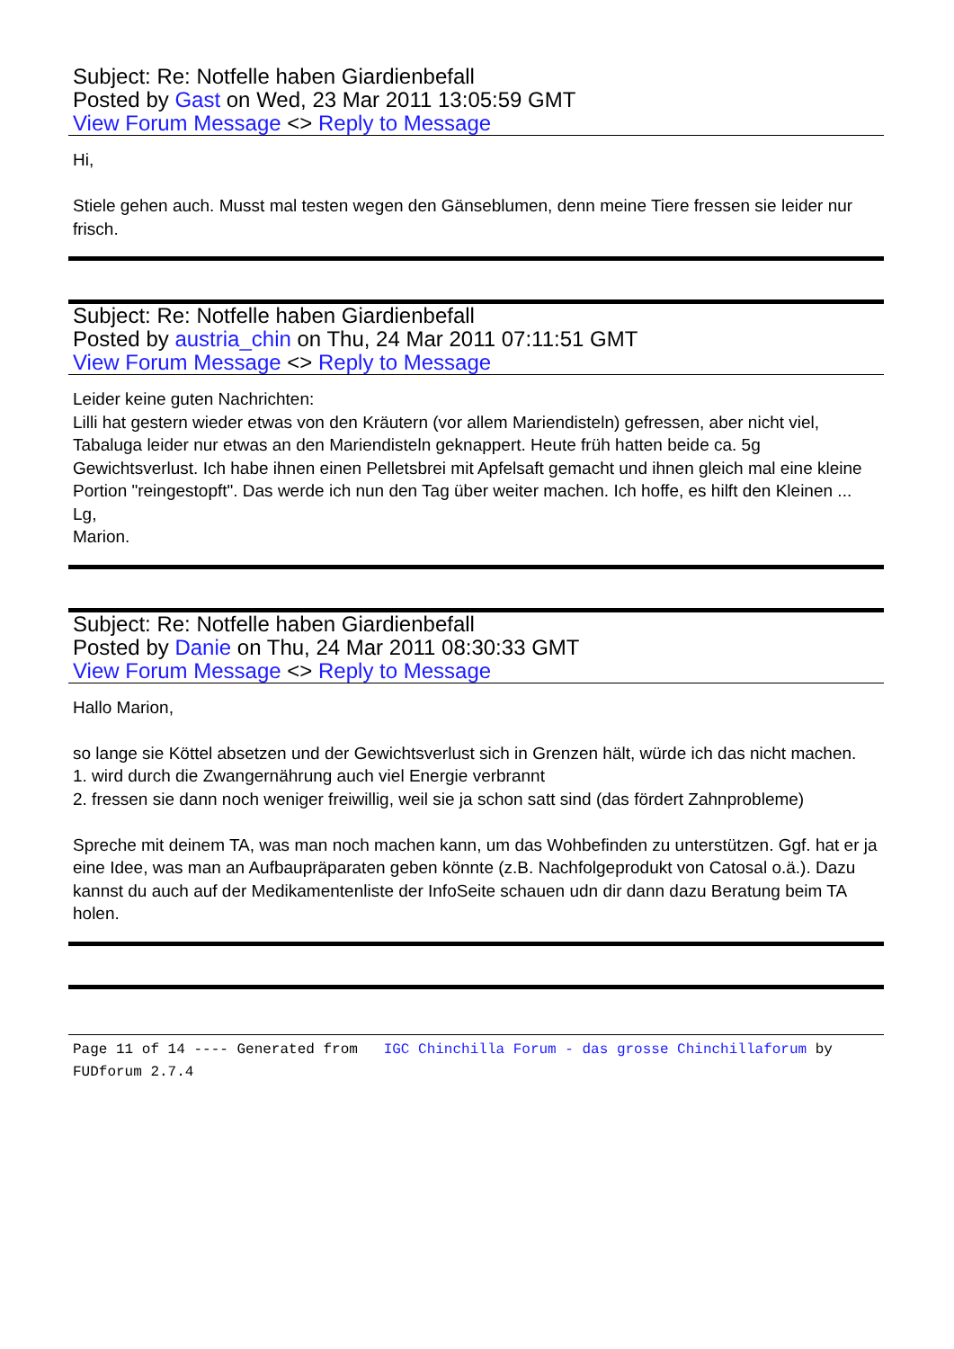Subject: Re: Notfelle haben Giardienbefall
Posted by Gast on Wed, 23 Mar 2011 13:05:59 GMT
View Forum Message <> Reply to Message
Hi,
Stiele gehen auch. Musst mal testen wegen den Gänseblumen, denn meine Tiere fressen sie leider nur frisch.
Subject: Re: Notfelle haben Giardienbefall
Posted by austria_chin on Thu, 24 Mar 2011 07:11:51 GMT
View Forum Message <> Reply to Message
Leider keine guten Nachrichten:
Lilli hat gestern wieder etwas von den Kräutern (vor allem Mariendisteln) gefressen, aber nicht viel, Tabaluga leider nur etwas an den Mariendisteln geknappert. Heute früh hatten beide ca. 5g Gewichtsverlust. Ich habe ihnen einen Pelletsbrei mit Apfelsaft gemacht und ihnen gleich mal eine kleine Portion "reingestopft". Das werde ich nun den Tag über weiter machen. Ich hoffe, es hilft den Kleinen ...
Lg,
Marion.
Subject: Re: Notfelle haben Giardienbefall
Posted by Danie on Thu, 24 Mar 2011 08:30:33 GMT
View Forum Message <> Reply to Message
Hallo Marion,
so lange sie Köttel absetzen und der Gewichtsverlust sich in Grenzen hält, würde ich das nicht machen.
1. wird durch die Zwangernährung auch viel Energie verbrannt
2. fressen sie dann noch weniger freiwillig, weil sie ja schon satt sind (das fördert Zahnprobleme)
Spreche mit deinem TA, was man noch machen kann, um das Wohbefinden zu unterstützen. Ggf. hat er ja eine Idee, was man an Aufbaupräparaten geben könnte (z.B. Nachfolgeprodukt von Catosal o.ä.). Dazu kannst du auch auf der Medikamentenliste der InfoSeite schauen udn dir dann dazu Beratung beim TA holen.
Page 11 of 14 ---- Generated from IGC Chinchilla Forum - das grosse Chinchillaforum by FUDforum 2.7.4